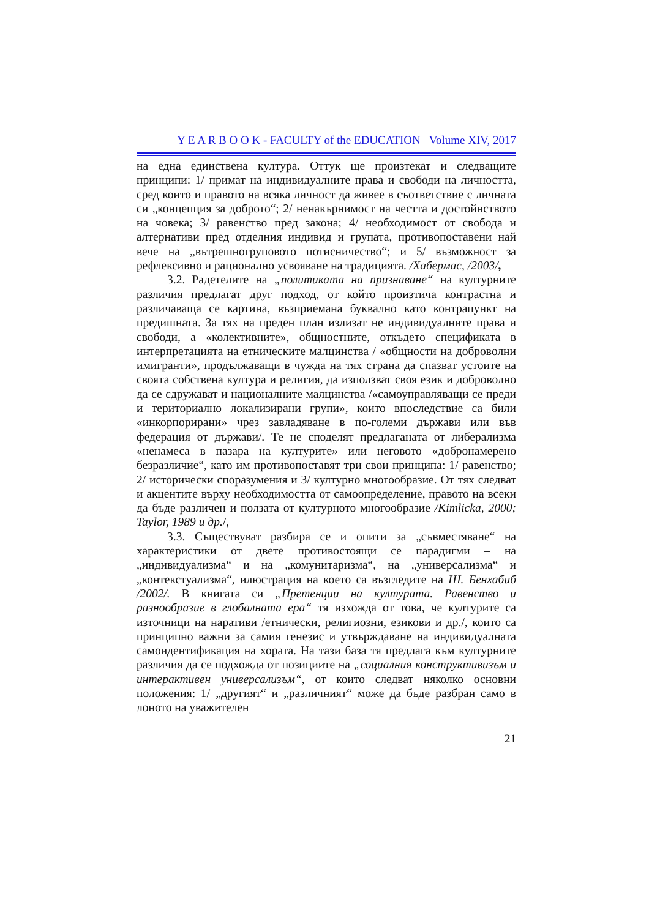Y E A R B O O K - FACULTY of the EDUCATION Volume XIV, 2017
на една единствена култура. Оттук ще произтекат и следващите принципи: 1/ примат на индивидуалните права и свободи на личността, сред които и правото на всяка личност да живее в съответствие с личната си „концепция за доброто“; 2/ ненакърнимост на честта и достойнството на човека; 3/ равенство пред закона; 4/ необходимост от свобода и алтернативи пред отделния индивид и групата, противопоставени най вече на „вътрешногруповото потисничество“; и 5/ възможност за рефлексивно и рационално усвояване на традицията. /Хабермас, /2003/,
3.2. Радетелите на „политиката на признаване“ на културните различия предлагат друг подход, от който произтича контрастна и различаваща се картина, възприемана буквално като контрапункт на предишната. За тях на преден план излизат не индивидуалните права и свободи, а «колективните», общностните, откъдето спецификата в интерпретацията на етническите малцинства / «общности на доброволни имигранти», продължаващи в чужда на тях страна да спазват устоите на своята собствена култура и религия, да използват своя език и доброволно да се сдружават и националните малцинства /«самоуправляващи се преди и териториално локализирани групи», които впоследствие са били «инкорпорирани» чрез завладяване в по-големи държави или във федерация от държави/. Те не споделят предлаганата от либерализма «ненамеса в пазара на културите» или неговото «добронамерено безразличие“, като им противопоставят три свои принципа: 1/ равенство; 2/ исторически споразумения и 3/ културно многообразие. От тях следват и акцентите върху необходимостта от самоопределение, правото на всеки да бъде различен и ползата от културното многообразие /Kimlicka, 2000; Taylor, 1989 и др./,
3.3. Съществуват разбира се и опити за „съвместяване“ на характеристики от двете противостоящи се парадигми – на „индивидуализма“ и на „комунитаризма“, на „универсализма“ и „контекстуализма“, илюстрация на което са възгледите на Ш. Бенхабиб /2002/. В книгата си „Претенции на културата. Равенство и разнообразие в глобалната ера“ тя изхожда от това, че културите са източници на наративи /етнически, религиозни, езикови и др./, които са принципно важни за самия генезис и утвърждаване на индивидуалната самоидентификация на хората. На тази база тя предлага към културните различия да се подхожда от позициите на „социалния конструктивизъм и интерактивен универсализъм“, от които следват няколко основни положения: 1/ „другият“ и „различният“ може да бъде разбран само в лоното на уважителен
21